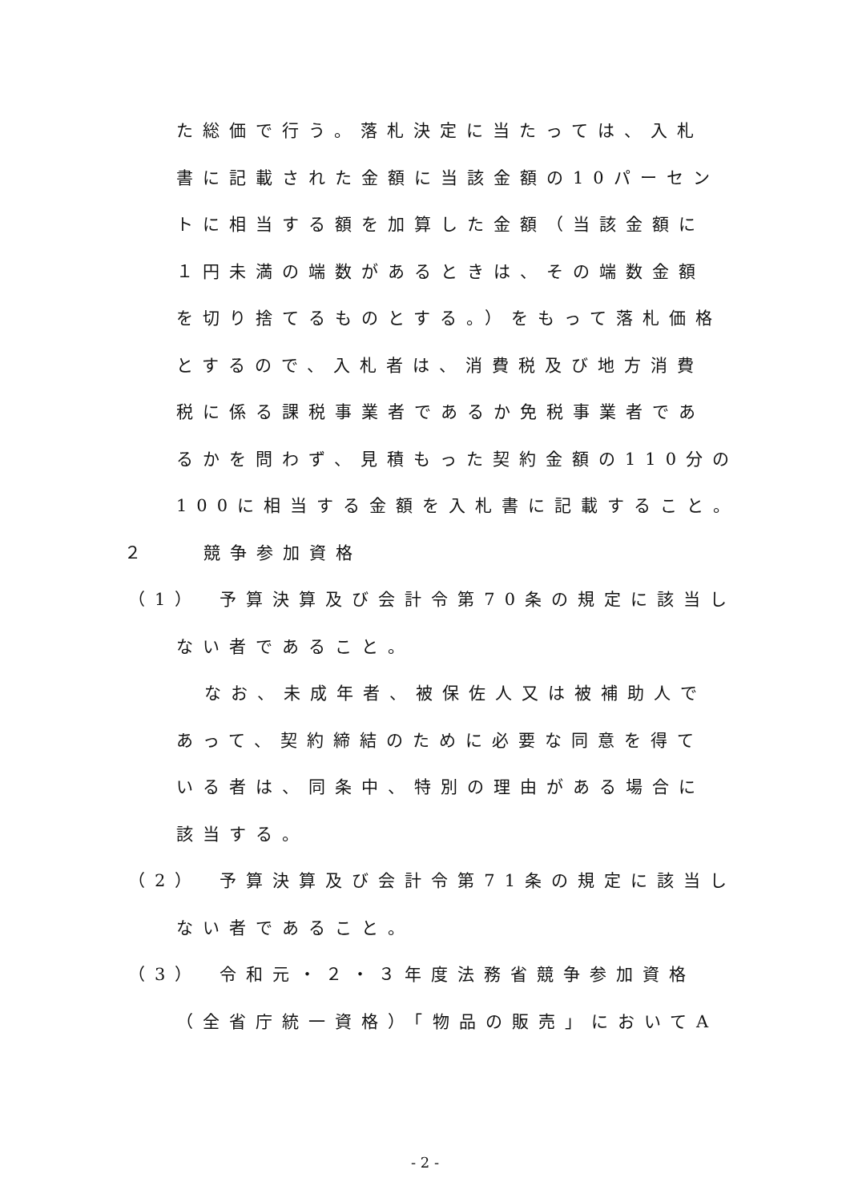た総価で行う。落札決定に当たっては、入札
書に記載された金額に当該金額の10パーセン
トに相当する額を加算した金額（当該金額に
１円未満の端数があるときは、その端数金額
を切り捨てるものとする。）をもって落札価格
とするので、入札者は、消費税及び地方消費
税に係る課税事業者であるか免税事業者であ
るかを問わず、見積もった契約金額の110分の
100に相当する金額を入札書に記載すること。
２　　競争参加資格
（1）　予算決算及び会計令第70条の規定に該当し
ない者であること。
なお、未成年者、被保佐人又は被補助人で
あって、契約締結のために必要な同意を得て
いる者は、同条中、特別の理由がある場合に
該当する。
（2）　予算決算及び会計令第71条の規定に該当し
ない者であること。
（3）　令和元・２・３年度法務省競争参加資格
（全省庁統一資格）「物品の販売」においてA
- 2 -